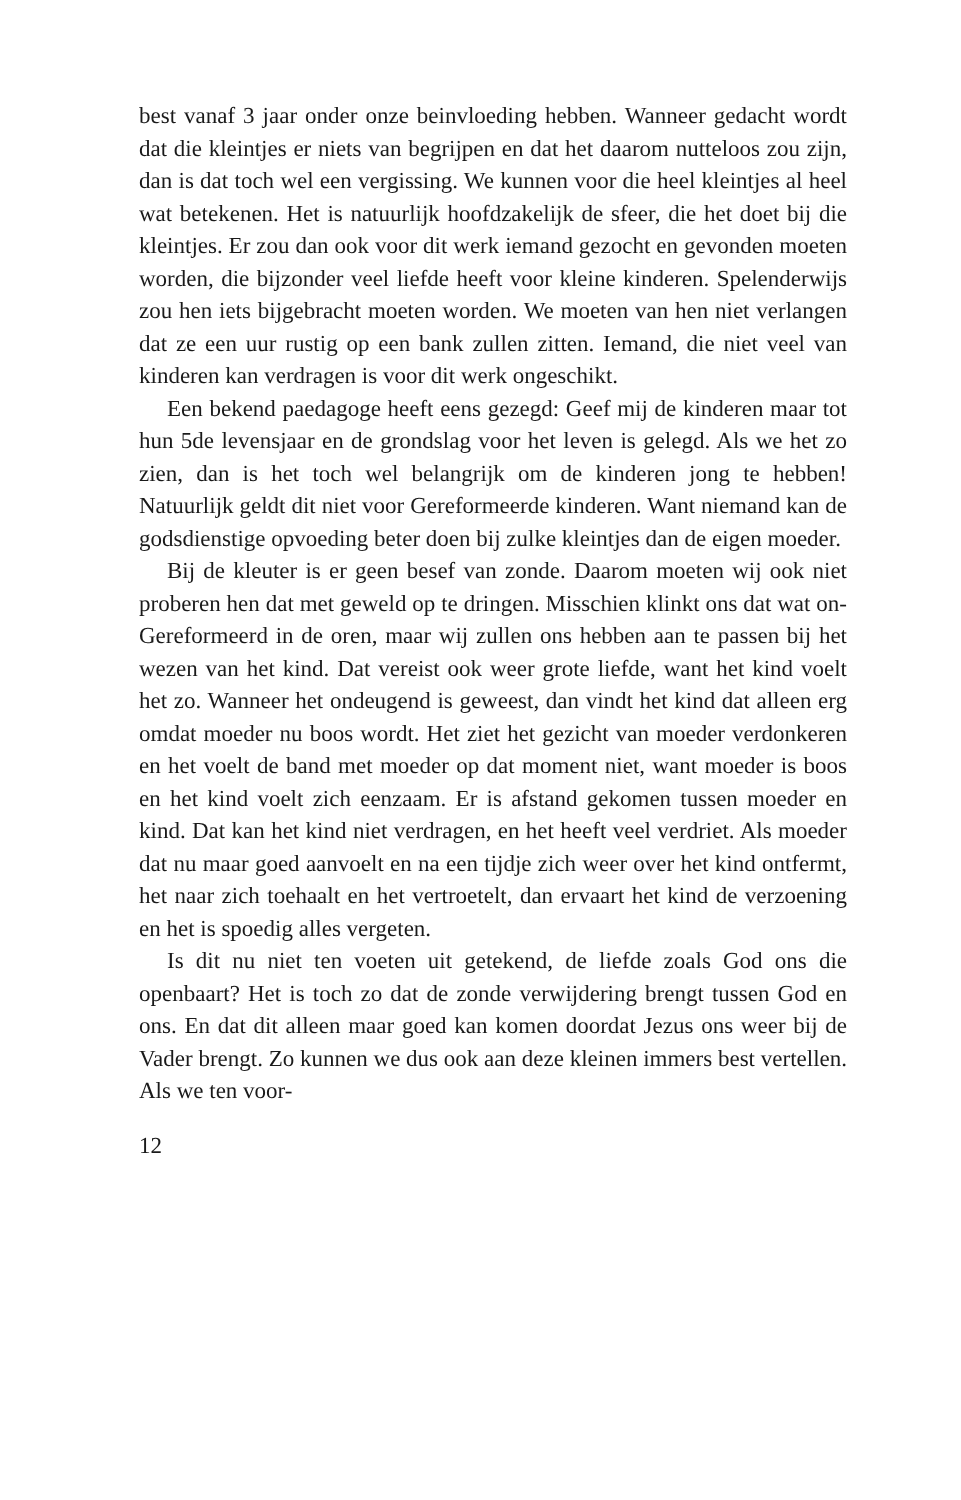best vanaf 3 jaar onder onze beinvloeding hebben. Wanneer gedacht wordt dat die kleintjes er niets van begrijpen en dat het daarom nutteloos zou zijn, dan is dat toch wel een vergissing. We kunnen voor die heel kleintjes al heel wat betekenen. Het is natuurlijk hoofdzakelijk de sfeer, die het doet bij die kleintjes. Er zou dan ook voor dit werk iemand gezocht en gevonden moeten worden, die bijzonder veel liefde heeft voor kleine kinderen. Spelenderwijs zou hen iets bijgebracht moeten worden. We moeten van hen niet verlangen dat ze een uur rustig op een bank zullen zitten. Iemand, die niet veel van kinderen kan verdragen is voor dit werk ongeschikt.
Een bekend paedagoge heeft eens gezegd: Geef mij de kinderen maar tot hun 5de levensjaar en de grondslag voor het leven is gelegd. Als we het zo zien, dan is het toch wel belangrijk om de kinderen jong te hebben! Natuurlijk geldt dit niet voor Gereformeerde kinderen. Want niemand kan de godsdienstige opvoeding beter doen bij zulke kleintjes dan de eigen moeder.
Bij de kleuter is er geen besef van zonde. Daarom moeten wij ook niet proberen hen dat met geweld op te dringen. Misschien klinkt ons dat wat on-Gereformeerd in de oren, maar wij zullen ons hebben aan te passen bij het wezen van het kind. Dat vereist ook weer grote liefde, want het kind voelt het zo. Wanneer het ondeugend is geweest, dan vindt het kind dat alleen erg omdat moeder nu boos wordt. Het ziet het gezicht van moeder verdonkeren en het voelt de band met moeder op dat moment niet, want moeder is boos en het kind voelt zich eenzaam. Er is afstand gekomen tussen moeder en kind. Dat kan het kind niet verdragen, en het heeft veel verdriet. Als moeder dat nu maar goed aanvoelt en na een tijdje zich weer over het kind ontfermt, het naar zich toehaalt en het vertroetelt, dan ervaart het kind de verzoening en het is spoedig alles vergeten.
Is dit nu niet ten voeten uit getekend, de liefde zoals God ons die openbaart? Het is toch zo dat de zonde verwijdering brengt tussen God en ons. En dat dit alleen maar goed kan komen doordat Jezus ons weer bij de Vader brengt. Zo kunnen we dus ook aan deze kleinen immers best vertellen. Als we ten voor-
12